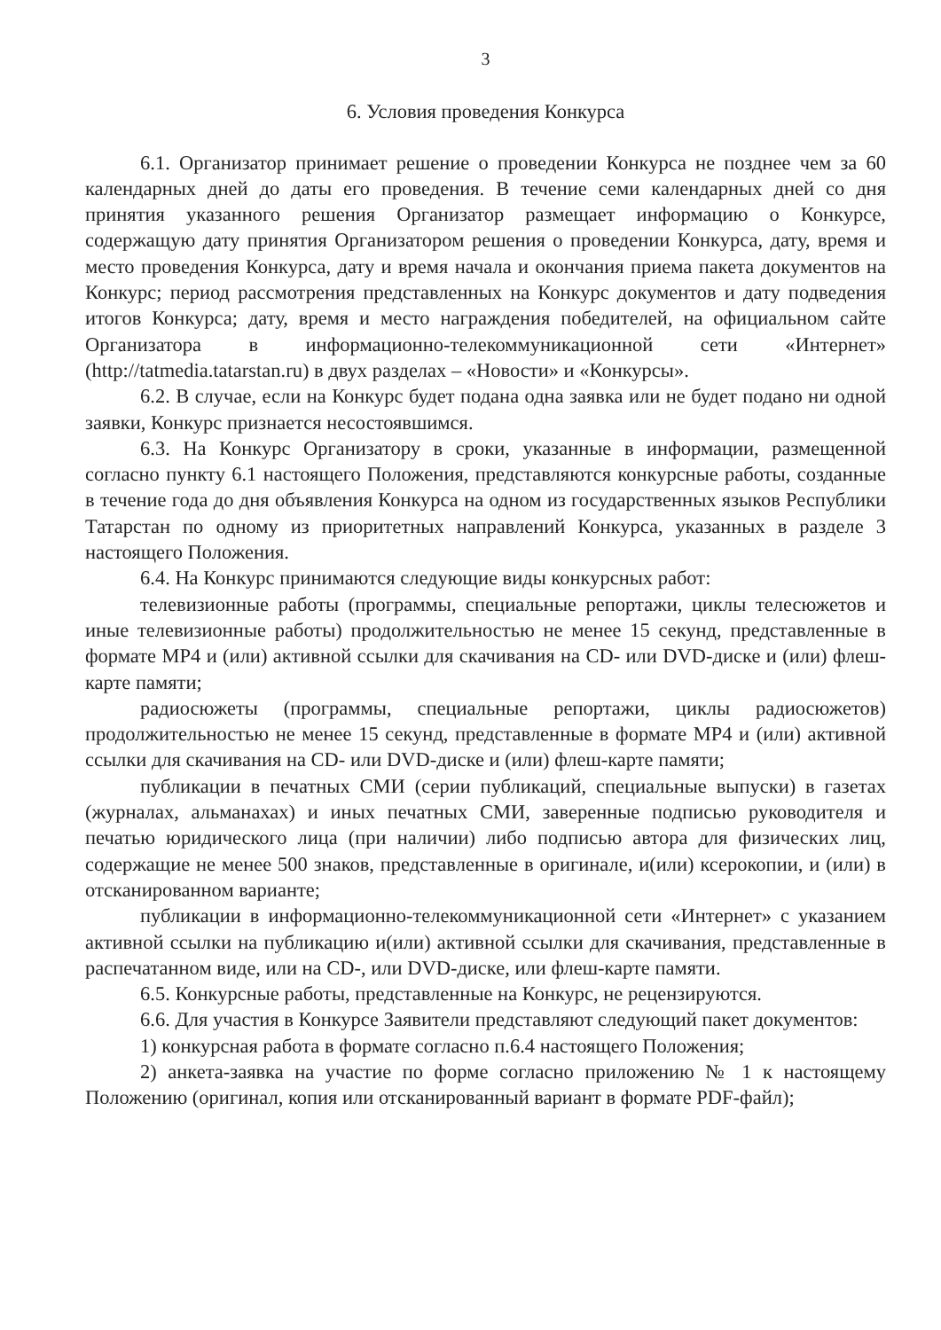3
6. Условия проведения Конкурса
6.1. Организатор принимает решение о проведении Конкурса не позднее чем за 60 календарных дней до даты его проведения. В течение семи календарных дней со дня принятия указанного решения Организатор размещает информацию о Конкурсе, содержащую дату принятия Организатором решения о проведении Конкурса, дату, время и место проведения Конкурса, дату и время начала и окончания приема пакета документов на Конкурс; период рассмотрения представленных на Конкурс документов и дату подведения итогов Конкурса; дату, время и место награждения победителей, на официальном сайте Организатора в информационно-телекоммуникационной сети «Интернет» (http://tatmedia.tatarstan.ru) в двух разделах – «Новости» и «Конкурсы».
6.2. В случае, если на Конкурс будет подана одна заявка или не будет подано ни одной заявки, Конкурс признается несостоявшимся.
6.3. На Конкурс Организатору в сроки, указанные в информации, размещенной согласно пункту 6.1 настоящего Положения, представляются конкурсные работы, созданные в течение года до дня объявления Конкурса на одном из государственных языков Республики Татарстан по одному из приоритетных направлений Конкурса, указанных в разделе 3 настоящего Положения.
6.4. На Конкурс принимаются следующие виды конкурсных работ:
телевизионные работы (программы, специальные репортажи, циклы телесюжетов и иные телевизионные работы) продолжительностью не менее 15 секунд, представленные в формате MP4 и (или) активной ссылки для скачивания на CD- или DVD-диске и (или) флеш-карте памяти;
радиосюжеты (программы, специальные репортажи, циклы радиосюжетов) продолжительностью не менее 15 секунд, представленные в формате MP4 и (или) активной ссылки для скачивания на CD- или DVD-диске и (или) флеш-карте памяти;
публикации в печатных СМИ (серии публикаций, специальные выпуски) в газетах (журналах, альманахах) и иных печатных СМИ, заверенные подписью руководителя и печатью юридического лица (при наличии) либо подписью автора для физических лиц, содержащие не менее 500 знаков, представленные в оригинале, и(или) ксерокопии, и (или) в отсканированном варианте;
публикации в информационно-телекоммуникационной сети «Интернет» с указанием активной ссылки на публикацию и(или) активной ссылки для скачивания, представленные в распечатанном виде, или на CD-, или DVD-диске, или флеш-карте памяти.
6.5. Конкурсные работы, представленные на Конкурс, не рецензируются.
6.6. Для участия в Конкурсе Заявители представляют следующий пакет документов:
1) конкурсная работа в формате согласно п.6.4 настоящего Положения;
2) анкета-заявка на участие по форме согласно приложению № 1 к настоящему Положению (оригинал, копия или отсканированный вариант в формате PDF-файл);